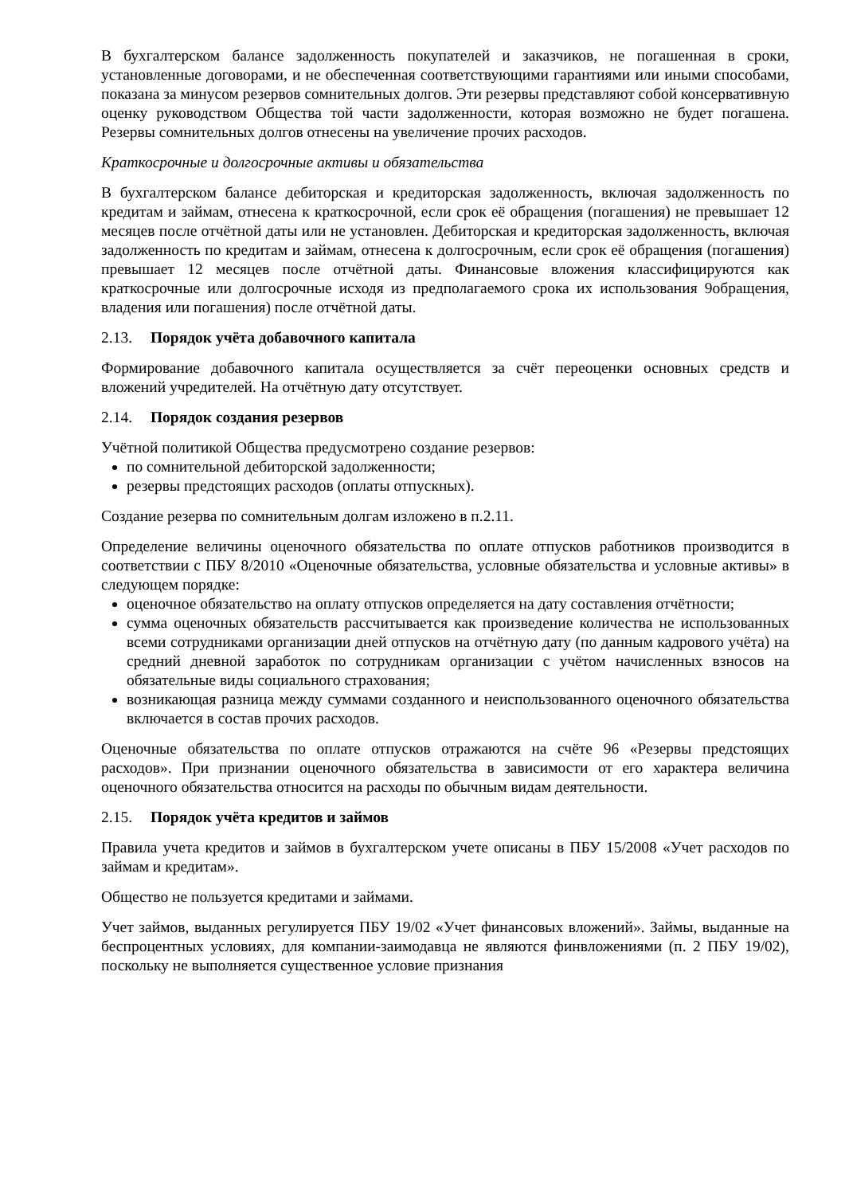В бухгалтерском балансе задолженность покупателей и заказчиков, не погашенная в сроки, установленные договорами, и не обеспеченная соответствующими гарантиями или иными способами, показана за минусом резервов сомнительных долгов. Эти резервы представляют собой консервативную оценку руководством Общества той части задолженности, которая возможно не будет погашена. Резервы сомнительных долгов отнесены на увеличение прочих расходов.
Краткосрочные и долгосрочные активы и обязательства
В бухгалтерском балансе дебиторская и кредиторская задолженность, включая задолженность по кредитам и займам, отнесена к краткосрочной, если срок её обращения (погашения) не превышает 12 месяцев после отчётной даты или не установлен. Дебиторская и кредиторская задолженность, включая задолженность по кредитам и займам, отнесена к долгосрочным, если срок её обращения (погашения) превышает 12 месяцев после отчётной даты. Финансовые вложения классифицируются как краткосрочные или долгосрочные исходя из предполагаемого срока их использования 9обращения, владения или погашения) после отчётной даты.
2.13. Порядок учёта добавочного капитала
Формирование добавочного капитала осуществляется за счёт переоценки основных средств и вложений учредителей. На отчётную дату отсутствует.
2.14. Порядок создания резервов
Учётной политикой Общества предусмотрено создание резервов:
по сомнительной дебиторской задолженности;
резервы предстоящих расходов (оплаты отпускных).
Создание резерва по сомнительным долгам изложено в п.2.11.
Определение величины оценочного обязательства по оплате отпусков работников производится в соответствии с ПБУ 8/2010 «Оценочные обязательства, условные обязательства и условные активы» в следующем порядке:
оценочное обязательство на оплату отпусков определяется на дату составления отчётности;
сумма оценочных обязательств рассчитывается как произведение количества не использованных всеми сотрудниками организации дней отпусков на отчётную дату (по данным кадрового учёта) на средний дневной заработок по сотрудникам организации с учётом начисленных взносов на обязательные виды социального страхования;
возникающая разница между суммами созданного и неиспользованного оценочного обязательства включается в состав прочих расходов.
Оценочные обязательства по оплате отпусков отражаются на счёте 96 «Резервы предстоящих расходов». При признании оценочного обязательства в зависимости от его характера величина оценочного обязательства относится на расходы по обычным видам деятельности.
2.15. Порядок учёта кредитов и займов
Правила учета кредитов и займов в бухгалтерском учете описаны в ПБУ 15/2008 «Учет расходов по займам и кредитам».
Общество не пользуется кредитами и займами.
Учет займов, выданных регулируется ПБУ 19/02 «Учет финансовых вложений». Займы, выданные на беспроцентных условиях, для компании-заимодавца не являются финвложениями (п. 2 ПБУ 19/02), поскольку не выполняется существенное условие признания